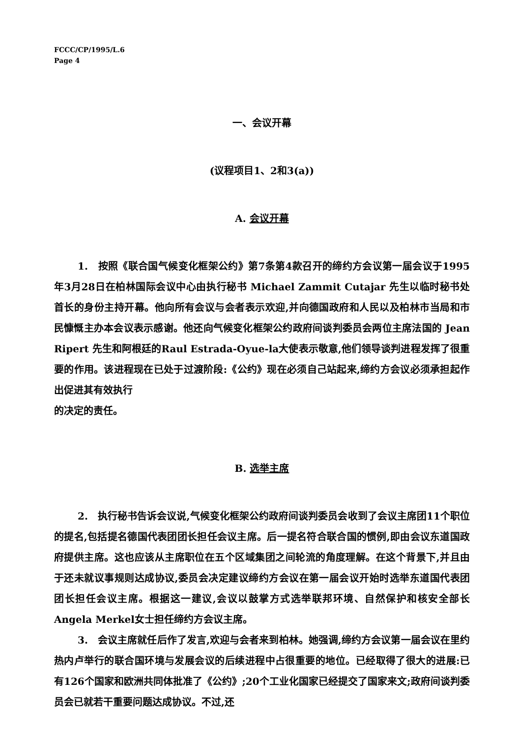FCCC/CP/1995/L.6
Page 4
一、会议开幕
(议程项目1、2和3(a))
A. 会议开幕
1.　按照《联合国气候变化框架公约》第7条第4款召开的缔约方会议第一届会议于1995年3月28日在柏林国际会议中心由执行秘书 Michael Zammit Cutajar 先生以临时秘书处首长的身份主持开幕。他向所有会议与会者表示欢迎,并向德国政府和人民以及柏林市当局和市民慷慨主办本会议表示感谢。他还向气候变化框架公约政府间谈判委员会两位主席法国的 Jean Ripert 先生和阿根廷的Raul Estrada-Oyue-la大使表示敬意,他们领导谈判进程发挥了很重要的作用。该进程现在已处于过渡阶段:《公约》现在必须自己站起来,缔约方会议必须承担起作出促进其有效执行
的决定的责任。
B. 选举主席
2.　执行秘书告诉会议说,气候变化框架公约政府间谈判委员会收到了会议主席团11个职位的提名,包括提名德国代表团团长担任会议主席。后一提名符合联合国的惯例,即由会议东道国政府提供主席。这也应该从主席职位在五个区域集团之间轮流的角度理解。在这个背景下,并且由于还未就议事规则达成协议,委员会决定建议缔约方会议在第一届会议开始时选举东道国代表团团长担任会议主席。根据这一建议,会议以鼓掌方式选举联邦环境、自然保护和核安全部长 Angela Merkel女士担任缔约方会议主席。
3.　会议主席就任后作了发言,欢迎与会者来到柏林。她强调,缔约方会议第一届会议在里约热内卢举行的联合国环境与发展会议的后续进程中占很重要的地位。已经取得了很大的进展:已有126个国家和欧洲共同体批准了《公约》;20个工业化国家已经提交了国家来文;政府间谈判委员会已就若干重要问题达成协议。不过,还